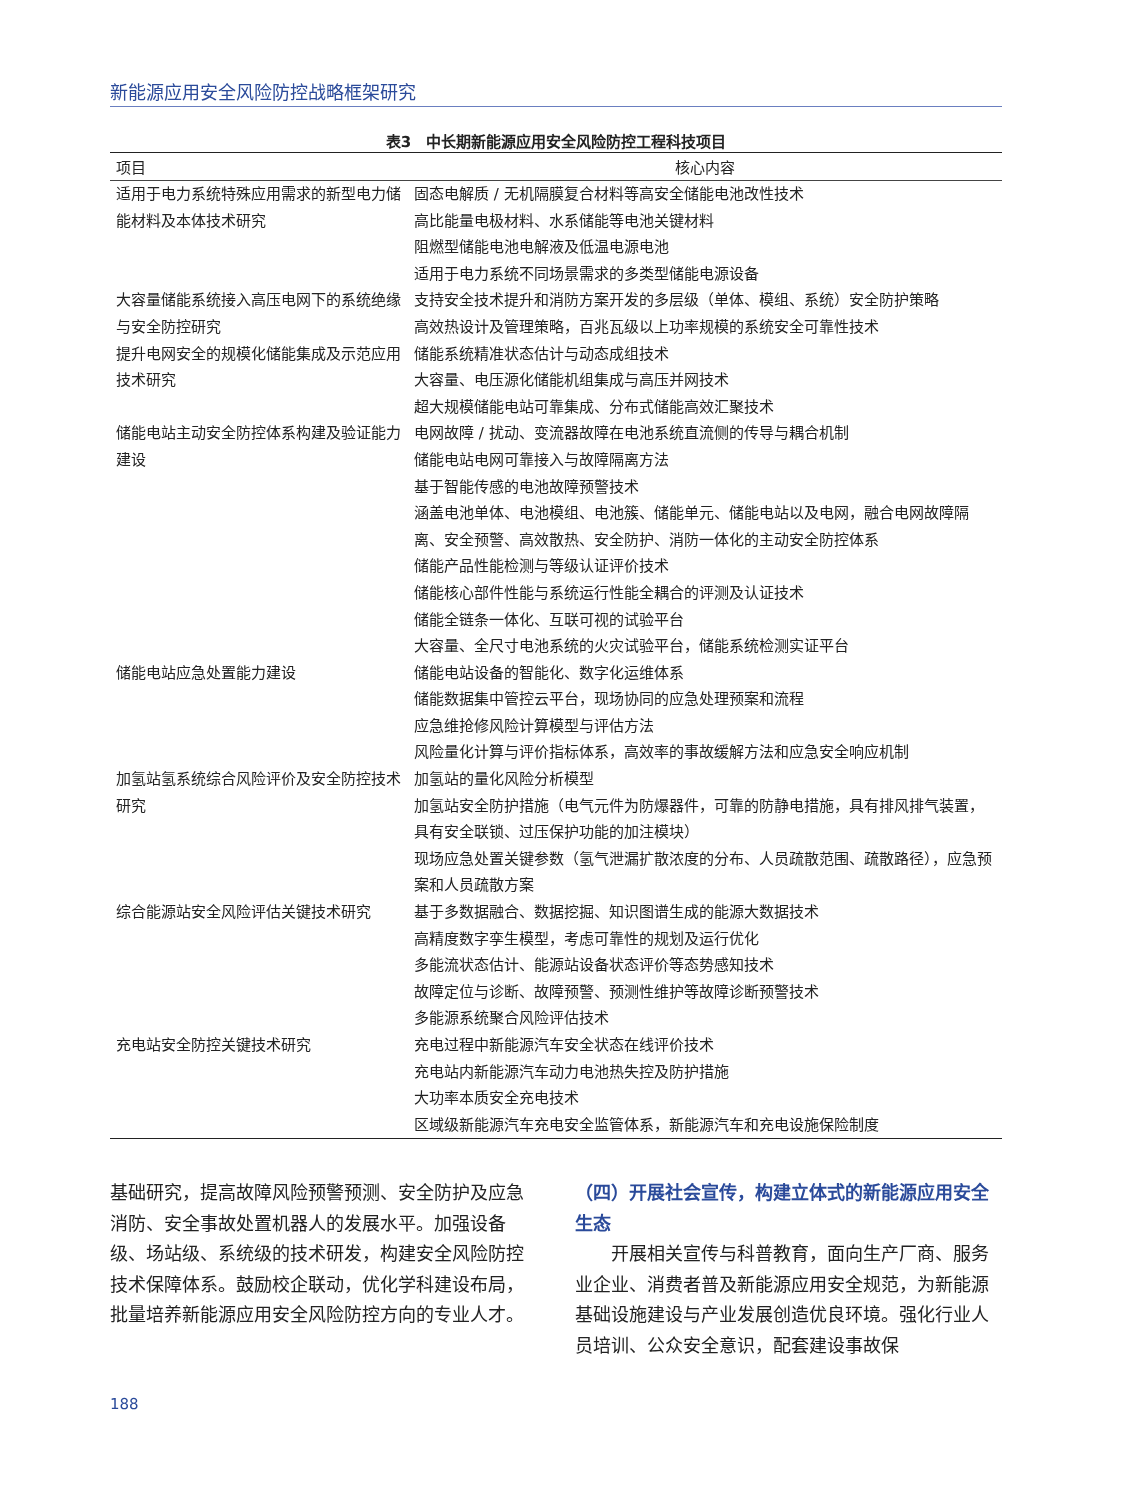新能源应用安全风险防控战略框架研究
表3　中长期新能源应用安全风险防控工程科技项目
| 项目 | 核心内容 |
| --- | --- |
| 适用于电力系统特殊应用需求的新型电力储能材料及本体技术研究 | 固态电解质 / 无机隔膜复合材料等高安全储能电池改性技术 高比能量电极材料、水系储能等电池关键材料 阻燃型储能电池电解液及低温电源电池 适用于电力系统不同场景需求的多类型储能电源设备 |
| 大容量储能系统接入高压电网下的系统绝缘与安全防控研究 | 支持安全技术提升和消防方案开发的多层级（单体、模组、系统）安全防护策略 高效热设计及管理策略，百兆瓦级以上功率规模的系统安全可靠性技术 |
| 提升电网安全的规模化储能集成及示范应用技术研究 | 储能系统精准状态估计与动态成组技术 大容量、电压源化储能机组集成与高压并网技术 超大规模储能电站可靠集成、分布式储能高效汇聚技术 |
| 储能电站主动安全防控体系构建及验证能力建设 | 电网故障 / 扰动、变流器故障在电池系统直流侧的传导与耦合机制 储能电站电网可靠接入与故障隔离方法 基于智能传感的电池故障预警技术 涵盖电池单体、电池模组、电池簇、储能单元、储能电站以及电网，融合电网故障隔离、安全预警、高效散热、安全防护、消防一体化的主动安全防控体系 储能产品性能检测与等级认证评价技术 储能核心部件性能与系统运行性能全耦合的评测及认证技术 储能全链条一体化、互联可视的试验平台 大容量、全尺寸电池系统的火灾试验平台，储能系统检测实证平台 |
| 储能电站应急处置能力建设 | 储能电站设备的智能化、数字化运维体系 储能数据集中管控云平台，现场协同的应急处理预案和流程 应急维抢修风险计算模型与评估方法 风险量化计算与评价指标体系，高效率的事故缓解方法和应急安全响应机制 |
| 加氢站氢系统综合风险评价及安全防控技术研究 | 加氢站的量化风险分析模型 加氢站安全防护措施（电气元件为防爆器件，可靠的防静电措施，具有排风排气装置，具有安全联锁、过压保护功能的加注模块） 现场应急处置关键参数（氢气泄漏扩散浓度的分布、人员疏散范围、疏散路径），应急预案和人员疏散方案 |
| 综合能源站安全风险评估关键技术研究 | 基于多数据融合、数据挖掘、知识图谱生成的能源大数据技术 高精度数字孪生模型，考虑可靠性的规划及运行优化 多能流状态估计、能源站设备状态评价等态势感知技术 故障定位与诊断、故障预警、预测性维护等故障诊断预警技术 多能源系统聚合风险评估技术 |
| 充电站安全防控关键技术研究 | 充电过程中新能源汽车安全状态在线评价技术 充电站内新能源汽车动力电池热失控及防护措施 大功率本质安全充电技术 区域级新能源汽车充电安全监管体系，新能源汽车和充电设施保险制度 |
基础研究，提高故障风险预警预测、安全防护及应急消防、安全事故处置机器人的发展水平。加强设备级、场站级、系统级的技术研发，构建安全风险防控技术保障体系。鼓励校企联动，优化学科建设布局，批量培养新能源应用安全风险防控方向的专业人才。
（四）开展社会宣传，构建立体式的新能源应用安全生态
开展相关宣传与科普教育，面向生产厂商、服务业企业、消费者普及新能源应用安全规范，为新能源基础设施建设与产业发展创造优良环境。强化行业人员培训、公众安全意识，配套建设事故保
188